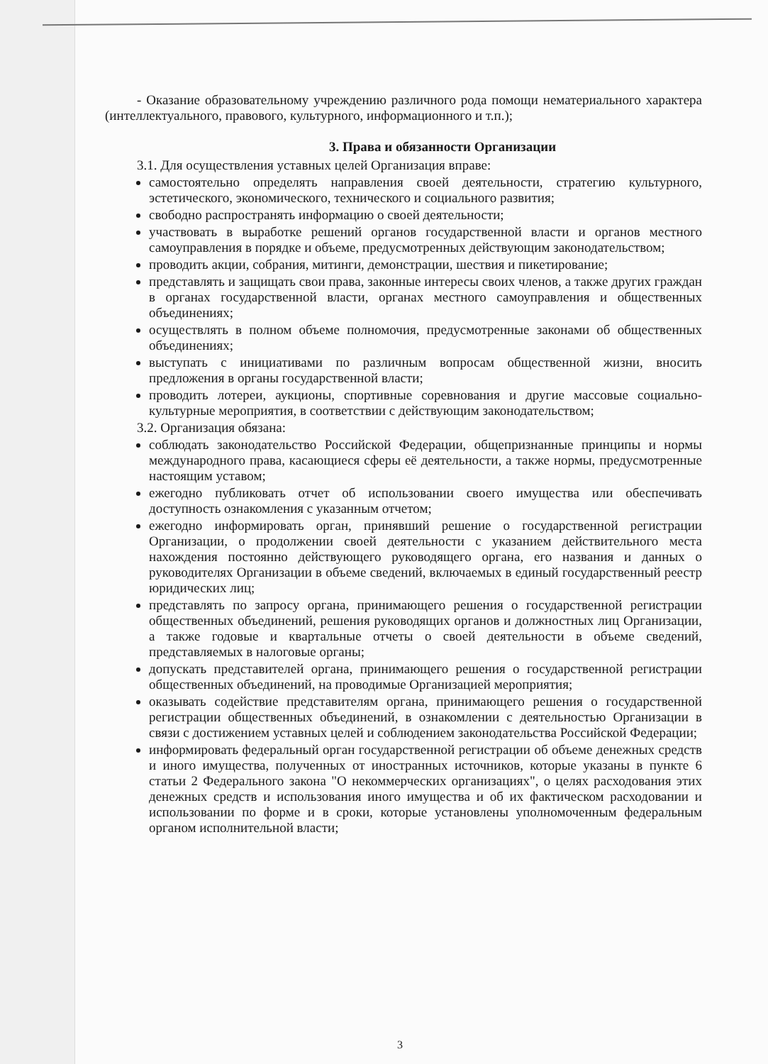- Оказание образовательному учреждению различного рода помощи нематериального характера (интеллектуального, правового, культурного, информационного и т.п.);
3. Права и обязанности Организации
3.1. Для осуществления уставных целей Организация вправе:
самостоятельно определять направления своей деятельности, стратегию культурного, эстетического, экономического, технического и социального развития;
свободно распространять информацию о своей деятельности;
участвовать в выработке решений органов государственной власти и органов местного самоуправления в порядке и объеме, предусмотренных действующим законодательством;
проводить акции, собрания, митинги, демонстрации, шествия и пикетирование;
представлять и защищать свои права, законные интересы своих членов, а также других граждан в органах государственной власти, органах местного самоуправления и общественных объединениях;
осуществлять в полном объеме полномочия, предусмотренные законами об общественных объединениях;
выступать с инициативами по различным вопросам общественной жизни, вносить предложения в органы государственной власти;
проводить лотереи, аукционы, спортивные соревнования и другие массовые социально-культурные мероприятия, в соответствии с действующим законодательством;
3.2. Организация обязана:
соблюдать законодательство Российской Федерации, общепризнанные принципы и нормы международного права, касающиеся сферы её деятельности, а также нормы, предусмотренные настоящим уставом;
ежегодно публиковать отчет об использовании своего имущества или обеспечивать доступность ознакомления с указанным отчетом;
ежегодно информировать орган, принявший решение о государственной регистрации Организации, о продолжении своей деятельности с указанием действительного места нахождения постоянно действующего руководящего органа, его названия и данных о руководителях Организации в объеме сведений, включаемых в единый государственный реестр юридических лиц;
представлять по запросу органа, принимающего решения о государственной регистрации общественных объединений, решения руководящих органов и должностных лиц Организации, а также годовые и квартальные отчеты о своей деятельности в объеме сведений, представляемых в налоговые органы;
допускать представителей органа, принимающего решения о государственной регистрации общественных объединений, на проводимые Организацией мероприятия;
оказывать содействие представителям органа, принимающего решения о государственной регистрации общественных объединений, в ознакомлении с деятельностью Организации в связи с достижением уставных целей и соблюдением законодательства Российской Федерации;
информировать федеральный орган государственной регистрации об объеме денежных средств и иного имущества, полученных от иностранных источников, которые указаны в пункте 6 статьи 2 Федерального закона "О некоммерческих организациях", о целях расходования этих денежных средств и использования иного имущества и об их фактическом расходовании и использовании по форме и в сроки, которые установлены уполномоченным федеральным органом исполнительной власти;
3